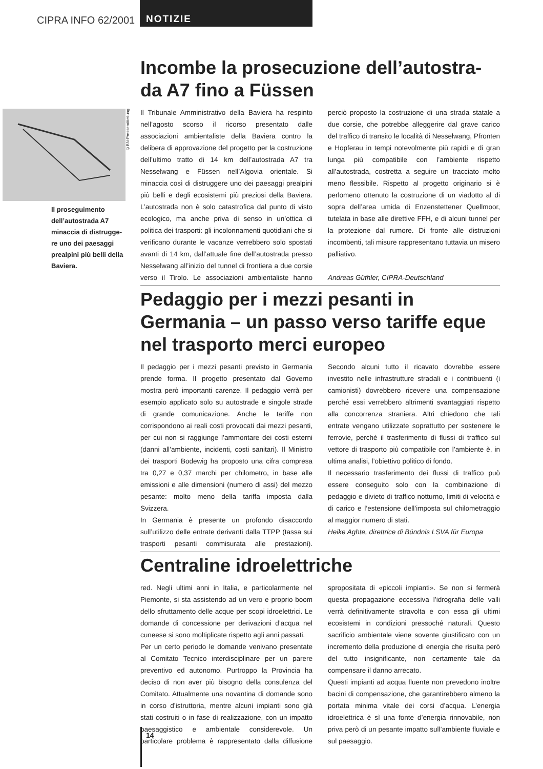CIPRA INFO 62/2001
NOTIZIE
Il proseguimento dell’autostrada A7 minaccia di distrugge-re uno dei paesaggi prealpini più belli della Baviera.
©BN-Pressemitteilung
Incombe la prosecuzione dell’autostra-da A7 fino a Füssen
Il Tribunale Amministrativo della Baviera ha respinto nell’agosto scorso il ricorso presentato dalle associazioni ambientaliste della Baviera contro la delibera di approvazione del progetto per la costruzione dell’ultimo tratto di 14 km dell’autostrada A7 tra Nesselwang e Füssen nell’Algovia orientale. Si minaccia così di distruggere uno dei paesaggi prealpini più belli e degli ecosistemi più preziosi della Baviera. L’autostrada non è solo catastrofica dal punto di visto ecologico, ma anche priva di senso in un’ottica di politica dei trasporti: gli incolonnamenti quotidiani che si verificano durante le vacanze verrebbero solo spostati avanti di 14 km, dall’attuale fine dell’autostrada presso Nesselwang all’inizio del tunnel di frontiera a due corsie verso il Tirolo. Le associazioni ambientaliste hanno perciò proposto la costruzione di una strada statale a due corsie, che potrebbe alleggerire dal grave carico del traffico di transito le località di Nesselwang, Pfronten e Hopferau in tempi notevolmente più rapidi e di gran lunga più compatibile con l’ambiente rispetto all’autostrada, costretta a seguire un tracciato molto meno flessibile. Rispetto al progetto originario si è perlomeno ottenuto la costruzione di un viadotto al di sopra dell’area umida di Enzenstettener Quellmoor, tutelata in base alle direttive FFH, e di alcuni tunnel per la protezione dal rumore. Di fronte alle distruzioni incombenti, tali misure rappresentano tuttavia un misero palliativo.
Andreas Güthler, CIPRA-Deutschland
Pedaggio per i mezzi pesanti in Germania – un passo verso tariffe eque nel trasporto merci europeo
Il pedaggio per i mezzi pesanti previsto in Germania prende forma. Il progetto presentato dal Governo mostra però importanti carenze. Il pedaggio verrà per esempio applicato solo su autostrade e singole strade di grande comunicazione. Anche le tariffe non corrispondono ai reali costi provocati dai mezzi pesanti, per cui non si raggiunge l’ammontare dei costi esterni (danni all’ambiente, incidenti, costi sanitari). Il Ministro dei trasporti Bodewig ha proposto una cifra compresa tra 0,27 e 0,37 marchi per chilometro, in base alle emissioni e alle dimensioni (numero di assi) del mezzo pesante: molto meno della tariffa imposta dalla Svizzera.
In Germania è presente un profondo disaccordo sull’utilizzo delle entrate derivanti dalla TTPP (tassa sui trasporti pesanti commisurata alle prestazioni). Secondo alcuni tutto il ricavato dovrebbe essere investito nelle infrastrutture stradali e i contribuenti (i camionisti) dovrebbero ricevere una compensazione perché essi verrebbero altrimenti svantaggiati rispetto alla concorrenza straniera. Altri chiedono che tali entrate vengano utilizzate soprattutto per sostenere le ferrovie, perché il trasferimento di flussi di traffico sul vettore di trasporto più compatibile con l’ambiente è, in ultima analisi, l’obiettivo politico di fondo.
Il necessario trasferimento dei flussi di traffico può essere conseguito solo con la combinazione di pedaggio e divieto di traffico notturno, limiti di velocità e di carico e l’estensione dell’imposta sul chilometraggio al maggior numero di stati.
Heike Aghte, direttrice di Bündnis LSVA für Europa
Centraline idroelettriche
red. Negli ultimi anni in Italia, e particolarmente nel Piemonte, si sta assistendo ad un vero e proprio boom dello sfruttamento delle acque per scopi idroelettrici. Le domande di concessione per derivazioni d’acqua nel cuneese si sono moltiplicate rispetto agli anni passati.
Per un certo periodo le domande venivano presentate al Comitato Tecnico interdisciplinare per un parere preventivo ed autonomo. Purtroppo la Provincia ha deciso di non aver più bisogno della consulenza del Comitato. Attualmente una novantina di domande sono in corso d’istruttoria, mentre alcuni impianti sono già stati costruiti o in fase di realizzazione, con un impatto paesaggistico e ambientale considerevole. Un particolare problema è rappresentato dalla diffusione spropositata di «piccoli impianti». Se non si fermerà questa propagazione eccessiva l’idrografia delle valli verrà definitivamente stravolta e con essa gli ultimi ecosistemi in condizioni pressoché naturali. Questo sacrificio ambientale viene sovente giustificato con un incremento della produzione di energia che risulta però del tutto insignificante, non certamente tale da compensare il danno arrecato.
Questi impianti ad acqua fluente non prevedono inoltre bacini di compensazione, che garantirebbero almeno la portata minima vitale dei corsi d’acqua. L’energia idroelettrica è sì una fonte d’energia rinnovabile, non priva però di un pesante impatto sull’ambiente fluviale e sul paesaggio.
14